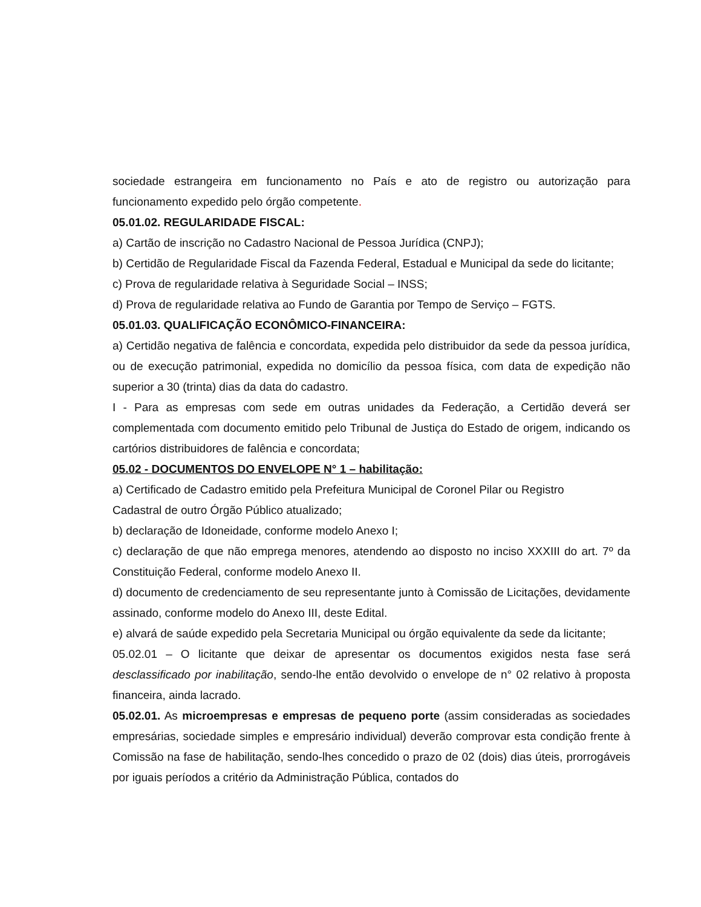sociedade estrangeira em funcionamento no País e ato de registro ou autorização para funcionamento expedido pelo órgão competente.
05.01.02. REGULARIDADE FISCAL:
a) Cartão de inscrição no Cadastro Nacional de Pessoa Jurídica (CNPJ);
b) Certidão de Regularidade Fiscal da Fazenda Federal, Estadual e Municipal da sede do licitante;
c) Prova de regularidade relativa à Seguridade Social – INSS;
d) Prova de regularidade relativa ao Fundo de Garantia por Tempo de Serviço – FGTS.
05.01.03. QUALIFICAÇÃO ECONÔMICO-FINANCEIRA:
a) Certidão negativa de falência e concordata, expedida pelo distribuidor da sede da pessoa jurídica, ou de execução patrimonial, expedida no domicílio da pessoa física, com data de expedição não superior a 30 (trinta) dias da data do cadastro.
I - Para as empresas com sede em outras unidades da Federação, a Certidão deverá ser complementada com documento emitido pelo Tribunal de Justiça do Estado de origem, indicando os cartórios distribuidores de falência e concordata;
05.02 - DOCUMENTOS DO ENVELOPE N° 1 – habilitação:
a) Certificado de Cadastro emitido pela Prefeitura Municipal de Coronel Pilar ou Registro
Cadastral de outro Órgão Público atualizado;
b) declaração de Idoneidade, conforme modelo Anexo I;
c) declaração de que não emprega menores, atendendo ao disposto no inciso XXXIII do art. 7º da Constituição Federal, conforme modelo Anexo II.
d) documento de credenciamento de seu representante junto à Comissão de Licitações, devidamente assinado, conforme modelo do Anexo III, deste Edital.
e) alvará de saúde expedido pela Secretaria Municipal ou órgão equivalente da sede da licitante;
05.02.01 – O licitante que deixar de apresentar os documentos exigidos nesta fase será desclassificado por inabilitação, sendo-lhe então devolvido o envelope de n° 02 relativo à proposta financeira, ainda lacrado.
05.02.01. As microempresas e empresas de pequeno porte (assim consideradas as sociedades empresárias, sociedade simples e empresário individual) deverão comprovar esta condição frente à Comissão na fase de habilitação, sendo-lhes concedido o prazo de 02 (dois) dias úteis, prorrogáveis por iguais períodos a critério da Administração Pública, contados do